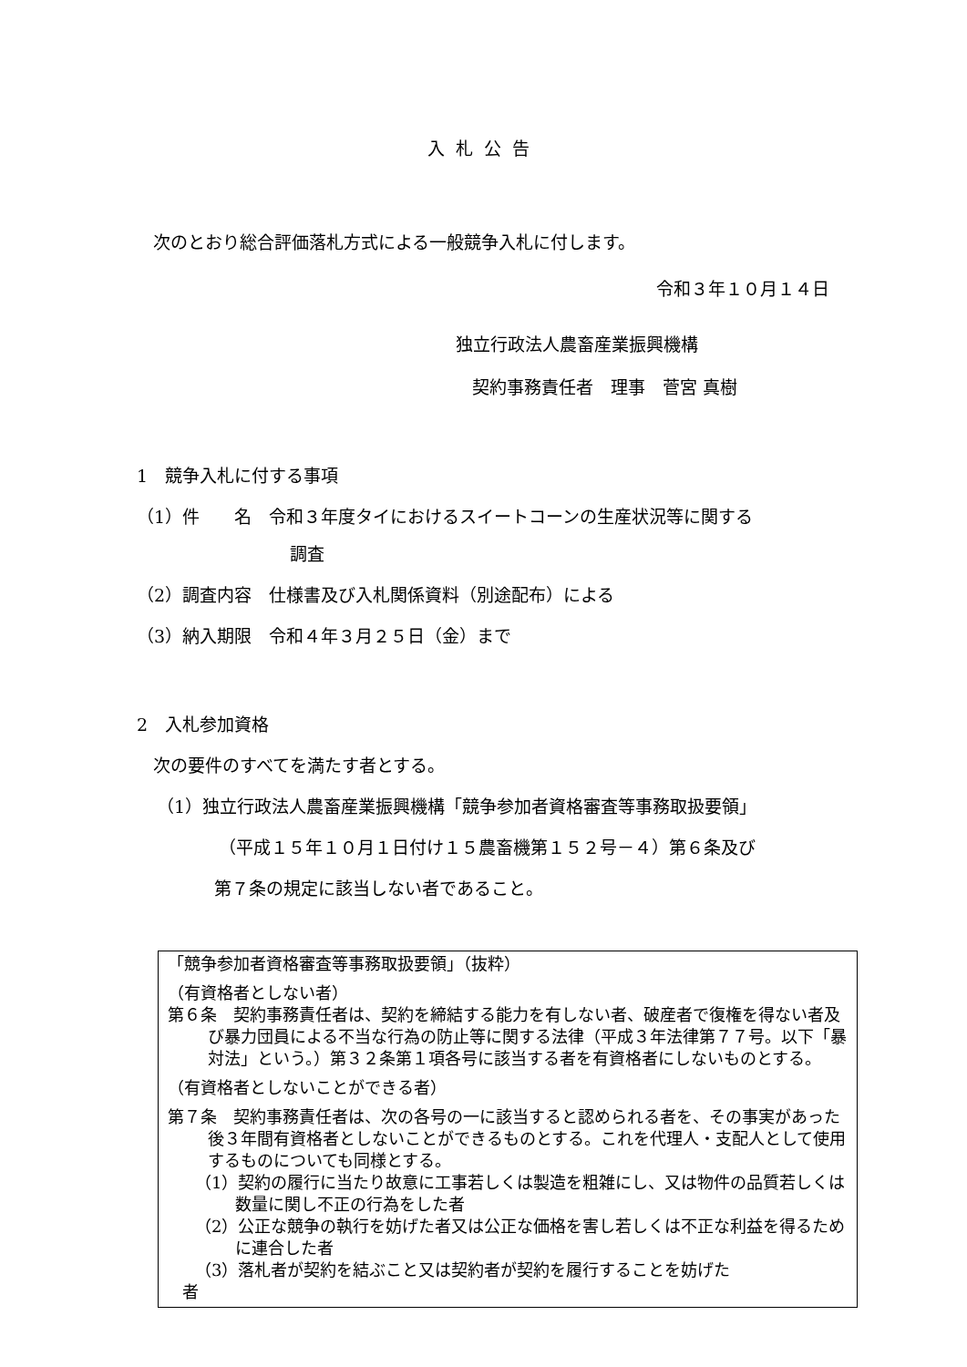入札公告
次のとおり総合評価落札方式による一般競争入札に付します。
令和３年１０月１４日
独立行政法人農畜産業振興機構
契約事務責任者　理事　菅宮 真樹
1　競争入札に付する事項
（1）件　　名　令和３年度タイにおけるスイートコーンの生産状況等に関する
調査
（2）調査内容　仕様書及び入札関係資料（別途配布）による
（3）納入期限　令和４年３月２５日（金）まで
2　入札参加資格
次の要件のすべてを満たす者とする。
（1）独立行政法人農畜産業振興機構「競争参加者資格審査等事務取扱要領」
（平成１５年１０月１日付け１５農畜機第１５２号－４）第６条及び
第７条の規定に該当しない者であること。
「競争参加者資格審査等事務取扱要領」（抜粋）
（有資格者としない者）
第６条　契約事務責任者は、契約を締結する能力を有しない者、破産者で復権を得ない者及び暴力団員による不当な行為の防止等に関する法律（平成３年法律第７７号。以下「暴対法」という。）第３２条第１項各号に該当する者を有資格者にしないものとする。
（有資格者としないことができる者）
第７条　契約事務責任者は、次の各号の一に該当すると認められる者を、その事実があった後３年間有資格者としないことができるものとする。これを代理人・支配人として使用するものについても同様とする。
（1）契約の履行に当たり故意に工事若しくは製造を粗雑にし、又は物件の品質若しくは数量に関し不正の行為をした者
（2）公正な競争の執行を妨げた者又は公正な価格を害し若しくは不正な利益を得るために連合した者
（3）落札者が契約を結ぶこと又は契約者が契約を履行することを妨げた
者